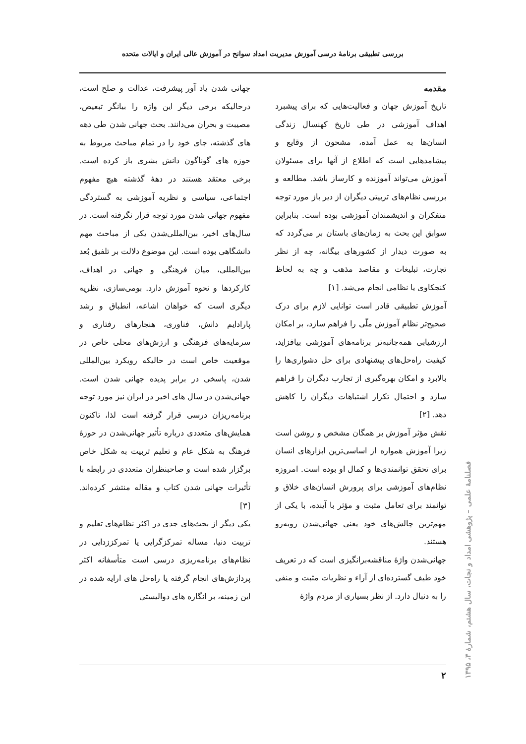بررسی تطبیقی برنامهٔ درسی آموزش مدیریت امداد سوانح در آموزش عالی ایران و ایالات متحده
مقدمه
تاریخ آموزش جهان و فعالیت‌هایی که برای پیشبرد اهداف آموزشی در طی تاریخ کهنسال زندگی انسان‌ها به عمل آمده، مشحون از وقایع و پیشامدهایی است که اطلاع از آنها برای مسئولان آموزش می‌تواند آموزنده و کارساز باشد. مطالعه و بررسی نظام‌های تربیتی دیگران از دیر باز مورد توجه متفکران و اندیشمندان آموزشی بوده است. بنابراین سوابق این بحث به زمان‌های باستان بر می‌گردد که به صورت دیدار از کشورهای بیگانه، چه از نظر تجارت، تبلیغات و مقاصد مذهب و چه به لحاظ کنجکاوی یا نظامی انجام می‌شد. [۱]
آموزش تطبیقی قادر است توانایی لازم برای درک صحیح‌تر نظام آموزش ملّی را فراهم سازد، بر امکان ارزشیابی همه‌جانبه‌تر برنامه‌های آموزشی بیافزاید، کیفیت راه‌حل‌های پیشنهادی برای حل دشواری‌ها را بالابرد و امکان بهره‌گیری از تجارب دیگران را فراهم سازد و احتمال تکرار اشتباهات دیگران را کاهش دهد. [۲]
نقش مؤثر آموزش بر همگان مشخص و روشن است زیرا آموزش همواره از اساسی‌ترین ابزارهای انسان برای تحقق توانمندی‌ها و کمال او بوده است. امروزه نظام‌های آموزشی برای پرورش انسان‌های خلاق و توانمند برای تعامل مثبت و مؤثر با آینده، با یکی از مهم‌ترین چالش‌های خود یعنی جهانی‌شدن روبه‌رو هستند.
جهانی‌شدن واژهٔ مناقشه‌برانگیزی است که در تعریف خود طیف گسترده‌ای از آراء و نظریات مثبت و منفی را به دنبال دارد. از نظر بسیاری از مردم واژهٔ
جهانی شدن یاد آور پیشرفت، عدالت و صلح است، درحالیکه برخی دیگر این واژه را بیانگر تبعیض، مصیبت و بحران می‌دانند. بحث جهانی شدن طی دهه های گذشته، جای خود را در تمام مباحث مربوط به حوزه های گوناگون دانش بشری باز کرده است. برخی معتقد هستند در دههٔ گذشته هیچ مفهوم اجتماعی، سیاسی و نظریه آموزشی به گستردگی مفهوم جهانی شدن مورد توجه قرار نگرفته است. در سال‌های اخیر، بین‌المللی‌شدن یکی از مباحث مهم دانشگاهی بوده است. این موضوع دلالت بر تلفیق بُعد بین‌المللی، میان فرهنگی و جهانی در اهداف، کارکردها و نحوه آموزش دارد. بومی‌سازی، نظریه دیگری است که خواهان اشاعه، انطباق و رشد پارادایم دانش، فناوری، هنجارهای رفتاری و سرمایه‌های فرهنگی و ارزش‌های محلی خاص در موقعیت خاص است در حالیکه رویکرد بین‌المللی شدن، پاسخی در برابر پدیده جهانی شدن است. جهانی‌شدن در سال های اخیر در ایران نیز مورد توجه برنامه‌ریزان درسی قرار گرفته است لذا، تاکنون همایش‌های متعددی درباره تأثیر جهانی‌شدن در حوزهٔ فرهنگ به شکل عام و تعلیم تربیت به شکل خاص برگزار شده است و صاحبنظران متعددی در رابطه با تأثیرات جهانی شدن کتاب و مقاله منتشر کرده‌اند. [۳]
یکی دیگر از بحث‌های جدی در اکثر نظام‌های تعلیم و تربیت دنیا، مساله تمرکزگرایی یا تمرکززدایی در نظام‌های برنامه‌ریزی درسی است متأسفانه اکثر پردازش‌های انجام گرفته یا راه‌حل های ارایه شده در این زمینه، بر انگاره های دوالیستی
فصلنامهٔ علمی – پژوهشی امداد و نجات، سال هشتم، شمارهٔ ۳، ۱۳۹۵
۲